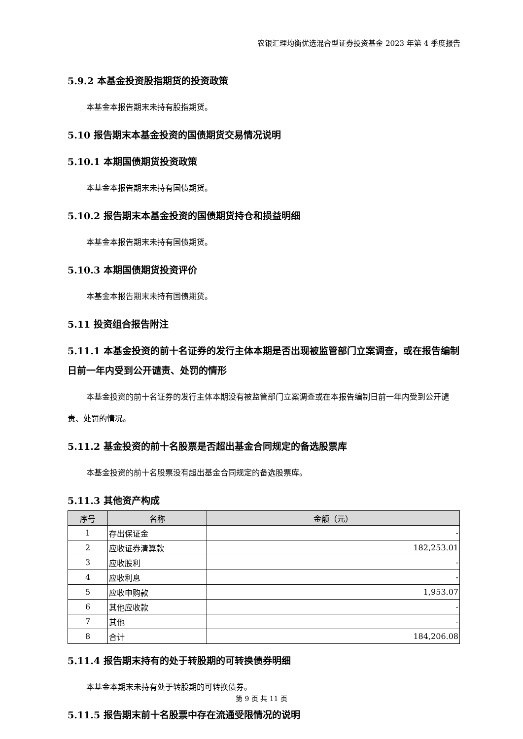农银汇理均衡优选混合型证券投资基金 2023 年第 4 季度报告
5.9.2 本基金投资股指期货的投资政策
本基金本报告期末未持有股指期货。
5.10 报告期末本基金投资的国债期货交易情况说明
5.10.1 本期国债期货投资政策
本基金本报告期末未持有国债期货。
5.10.2 报告期末本基金投资的国债期货持仓和损益明细
本基金本报告期末未持有国债期货。
5.10.3 本期国债期货投资评价
本基金本报告期末未持有国债期货。
5.11 投资组合报告附注
5.11.1 本基金投资的前十名证券的发行主体本期是否出现被监管部门立案调查，或在报告编制日前一年内受到公开谴责、处罚的情形
本基金投资的前十名证券的发行主体本期没有被监管部门立案调查或在本报告编制日前一年内受到公开谴责、处罚的情况。
5.11.2 基金投资的前十名股票是否超出基金合同规定的备选股票库
本基金投资的前十名股票没有超出基金合同规定的备选股票库。
5.11.3 其他资产构成
| 序号 | 名称 | 金额（元） |
| --- | --- | --- |
| 1 | 存出保证金 | - |
| 2 | 应收证券清算款 | 182,253.01 |
| 3 | 应收股利 | - |
| 4 | 应收利息 | - |
| 5 | 应收申购款 | 1,953.07 |
| 6 | 其他应收款 | - |
| 7 | 其他 | - |
| 8 | 合计 | 184,206.08 |
5.11.4 报告期末持有的处于转股期的可转换债券明细
本基金本期末未持有处于转股期的可转换债券。
5.11.5 报告期末前十名股票中存在流通受限情况的说明
第 9 页 共 11 页